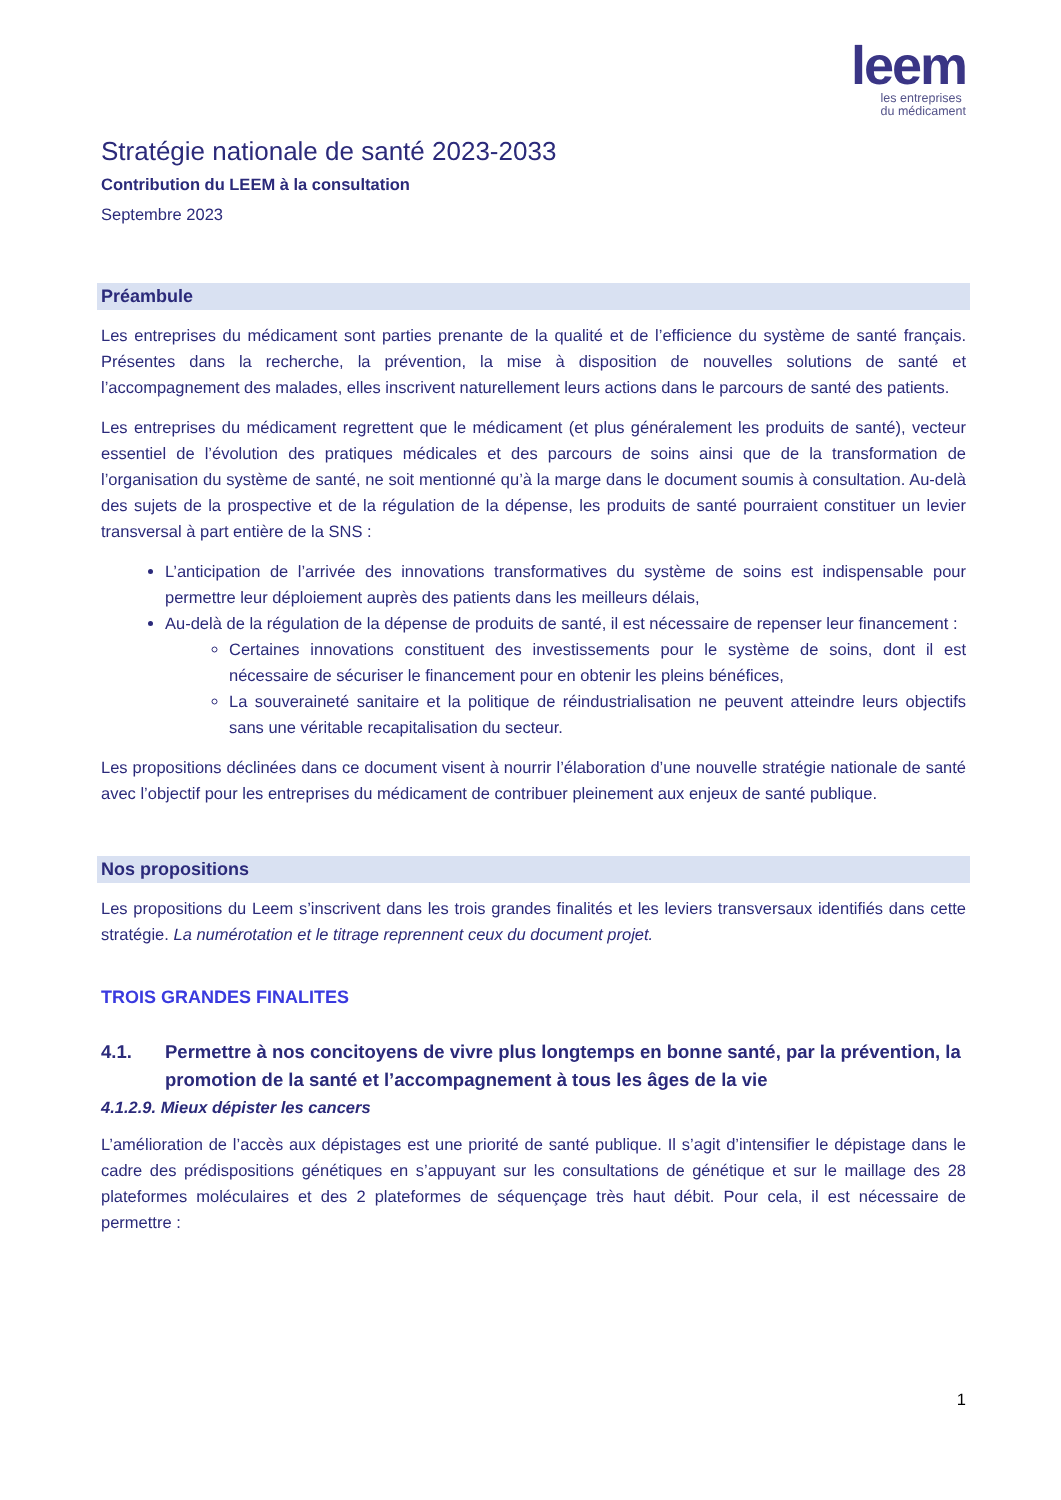leem
les entreprises
du médicament
Stratégie nationale de santé 2023-2033
Contribution du LEEM à la consultation
Septembre 2023
Préambule
Les entreprises du médicament sont parties prenante de la qualité et de l’efficience du système de santé français. Présentes dans la recherche, la prévention, la mise à disposition de nouvelles solutions de santé et l’accompagnement des malades, elles inscrivent naturellement leurs actions dans le parcours de santé des patients.
Les entreprises du médicament regrettent que le médicament (et plus généralement les produits de santé), vecteur essentiel de l’évolution des pratiques médicales et des parcours de soins ainsi que de la transformation de l’organisation du système de santé, ne soit mentionné qu’à la marge dans le document soumis à consultation. Au-delà des sujets de la prospective et de la régulation de la dépense, les produits de santé pourraient constituer un levier transversal à part entière de la SNS :
L’anticipation de l’arrivée des innovations transformatives du système de soins est indispensable pour permettre leur déploiement auprès des patients dans les meilleurs délais,
Au-delà de la régulation de la dépense de produits de santé, il est nécessaire de repenser leur financement :
Certaines innovations constituent des investissements pour le système de soins, dont il est nécessaire de sécuriser le financement pour en obtenir les pleins bénéfices,
La souveraineté sanitaire et la politique de réindustrialisation ne peuvent atteindre leurs objectifs sans une véritable recapitalisation du secteur.
Les propositions déclinées dans ce document visent à nourrir l’élaboration d’une nouvelle stratégie nationale de santé avec l’objectif pour les entreprises du médicament de contribuer pleinement aux enjeux de santé publique.
Nos propositions
Les propositions du Leem s’inscrivent dans les trois grandes finalités et les leviers transversaux identifiés dans cette stratégie. La numérotation et le titrage reprennent ceux du document projet.
TROIS GRANDES FINALITES
4.1. Permettre à nos concitoyens de vivre plus longtemps en bonne santé, par la prévention, la promotion de la santé et l’accompagnement à tous les âges de la vie
4.1.2.9. Mieux dépister les cancers
L’amélioration de l’accès aux dépistages est une priorité de santé publique. Il s’agit d’intensifier le dépistage dans le cadre des prédispositions génétiques en s’appuyant sur les consultations de génétique et sur le maillage des 28 plateformes moléculaires et des 2 plateformes de séquençage très haut débit. Pour cela, il est nécessaire de permettre :
1